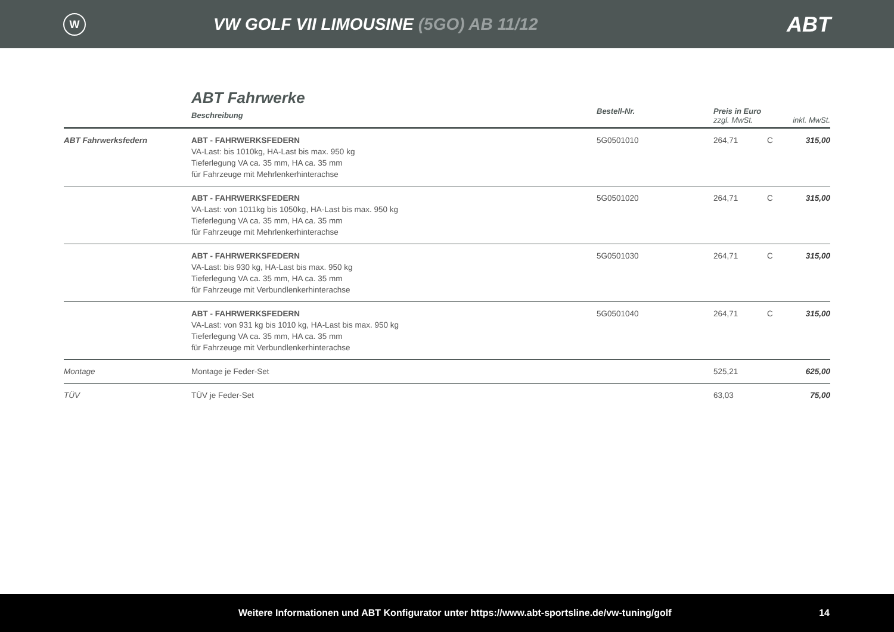W
VW GOLF VII LIMOUSINE (5GO) AB 11/12
ABT
| | ABT Fahrwerke Beschreibung | Bestell-Nr. | Preis in Euro zzgl. MwSt. | | inkl. MwSt. |
| --- | --- | --- | --- | --- | --- |
| ABT Fahrwerksfedern | ABT - FAHRWERKSFEDERN VA-Last: bis 1010kg, HA-Last bis max. 950 kg Tieferlegung VA ca. 35 mm, HA ca. 35 mm für Fahrzeuge mit Mehrlenkerhinterachse | 5G0501010 | 264,71 | C | 315,00 |
| | ABT - FAHRWERKSFEDERN VA-Last: von 1011kg bis 1050kg, HA-Last bis max. 950 kg Tieferlegung VA ca. 35 mm, HA ca. 35 mm für Fahrzeuge mit Mehrlenkerhinterachse | 5G0501020 | 264,71 | C | 315,00 |
| | ABT - FAHRWERKSFEDERN VA-Last: bis 930 kg, HA-Last bis max. 950 kg Tieferlegung VA ca. 35 mm, HA ca. 35 mm für Fahrzeuge mit Verbundlenkerhinterachse | 5G0501030 | 264,71 | C | 315,00 |
| | ABT - FAHRWERKSFEDERN VA-Last: von 931 kg bis 1010 kg, HA-Last bis max. 950 kg Tieferlegung VA ca. 35 mm, HA ca. 35 mm für Fahrzeuge mit Verbundlenkerhinterachse | 5G0501040 | 264,71 | C | 315,00 |
| Montage | Montage je Feder-Set | | 525,21 | | 625,00 |
| TÜV | TÜV je Feder-Set | | 63,03 | | 75,00 |
Weitere Informationen und ABT Konfigurator unter https://www.abt-sportsline.de/vw-tuning/golf 14